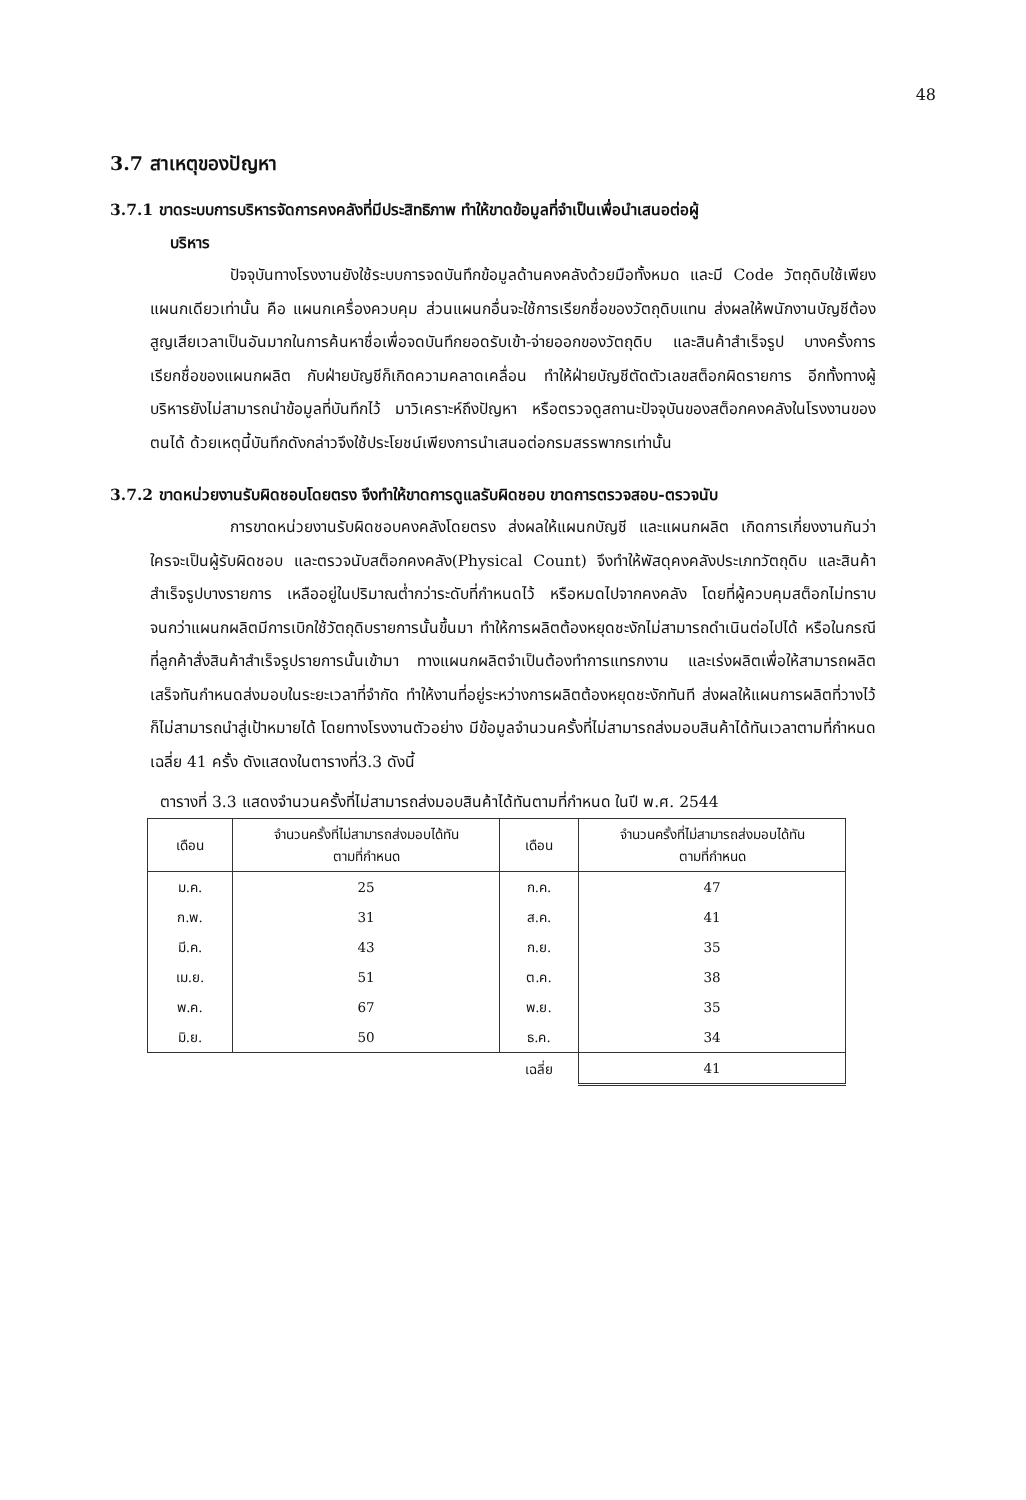48
3.7 สาเหตุของปัญหา
3.7.1 ขาดระบบการบริหารจัดการคงคลังที่มีประสิทธิภาพ ทำให้ขาดข้อมูลที่จำเป็นเพื่อนำเสนอต่อผู้
บริหาร
ปัจจุบันทางโรงงานยังใช้ระบบการจดบันทึกข้อมูลด้านคงคลังด้วยมือทั้งหมด และมี Code วัตถุดิบใช้เพียงแผนกเดียวเท่านั้น คือ แผนกเครื่องควบคุม ส่วนแผนกอื่นจะใช้การเรียกชื่อของวัตถุดิบแทน ส่งผลให้พนักงานบัญชีต้องสูญเสียเวลาเป็นอันมากในการค้นหาชื่อเพื่อจดบันทึกยอดรับเข้า-จ่ายออกของวัตถุดิบ และสินค้าสำเร็จรูป บางครั้งการเรียกชื่อของแผนกผลิต กับฝ่ายบัญชีก็เกิดความคลาดเคลื่อน ทำให้ฝ่ายบัญชีตัดตัวเลขสต็อกผิดรายการ อีกทั้งทางผู้บริหารยังไม่สามารถนำข้อมูลที่บันทึกไว้ มาวิเคราะห์ถึงปัญหา หรือตรวจดูสถานะปัจจุบันของสต็อกคงคลังในโรงงานของตนได้ ด้วยเหตุนี้บันทึกดังกล่าวจึงใช้ประโยชน์เพียงการนำเสนอต่อกรมสรรพากรเท่านั้น
3.7.2 ขาดหน่วยงานรับผิดชอบโดยตรง จึงทำให้ขาดการดูแลรับผิดชอบ ขาดการตรวจสอบ-ตรวจนับ
การขาดหน่วยงานรับผิดชอบคงคลังโดยตรง ส่งผลให้แผนกบัญชี และแผนกผลิต เกิดการเกี่ยงงานกันว่า ใครจะเป็นผู้รับผิดชอบ และตรวจนับสต็อกคงคลัง(Physical Count) จึงทำให้พัสดุคงคลังประเภทวัตถุดิบ และสินค้าสำเร็จรูปบางรายการ เหลืออยู่ในปริมาณต่ำกว่าระดับที่กำหนดไว้ หรือหมดไปจากคงคลัง โดยที่ผู้ควบคุมสต็อกไม่ทราบ จนกว่าแผนกผลิตมีการเบิกใช้วัตถุดิบรายการนั้นขึ้นมา ทำให้การผลิตต้องหยุดชะงักไม่สามารถดำเนินต่อไปได้ หรือในกรณีที่ลูกค้าสั่งสินค้าสำเร็จรูปรายการนั้นเข้ามา ทางแผนกผลิตจำเป็นต้องทำการแทรกงาน และเร่งผลิตเพื่อให้สามารถผลิตเสร็จทันกำหนดส่งมอบในระยะเวลาที่จำกัด ทำให้งานที่อยู่ระหว่างการผลิตต้องหยุดชะงักทันที ส่งผลให้แผนการผลิตที่วางไว้ก็ไม่สามารถนำสู่เป้าหมายได้ โดยทางโรงงานตัวอย่าง มีข้อมูลจำนวนครั้งที่ไม่สามารถส่งมอบสินค้าได้ทันเวลาตามที่กำหนด เฉลี่ย 41 ครั้ง ดังแสดงในตารางที่3.3 ดังนี้
ตารางที่ 3.3 แสดงจำนวนครั้งที่ไม่สามารถส่งมอบสินค้าได้ทันตามที่กำหนด ในปี พ.ศ. 2544
| เดือน | จำนวนครั้งที่ไม่สามารถส่งมอบได้ทัน ตามที่กำหนด | เดือน | จำนวนครั้งที่ไม่สามารถส่งมอบได้ทัน ตามที่กำหนด |
| --- | --- | --- | --- |
| ม.ค. | 25 | ก.ค. | 47 |
| ก.พ. | 31 | ส.ค. | 41 |
| มี.ค. | 43 | ก.ย. | 35 |
| เม.ย. | 51 | ต.ค. | 38 |
| พ.ค. | 67 | พ.ย. | 35 |
| มิ.ย. | 50 | ธ.ค. | 34 |
| | | เฉลี่ย | 41 |